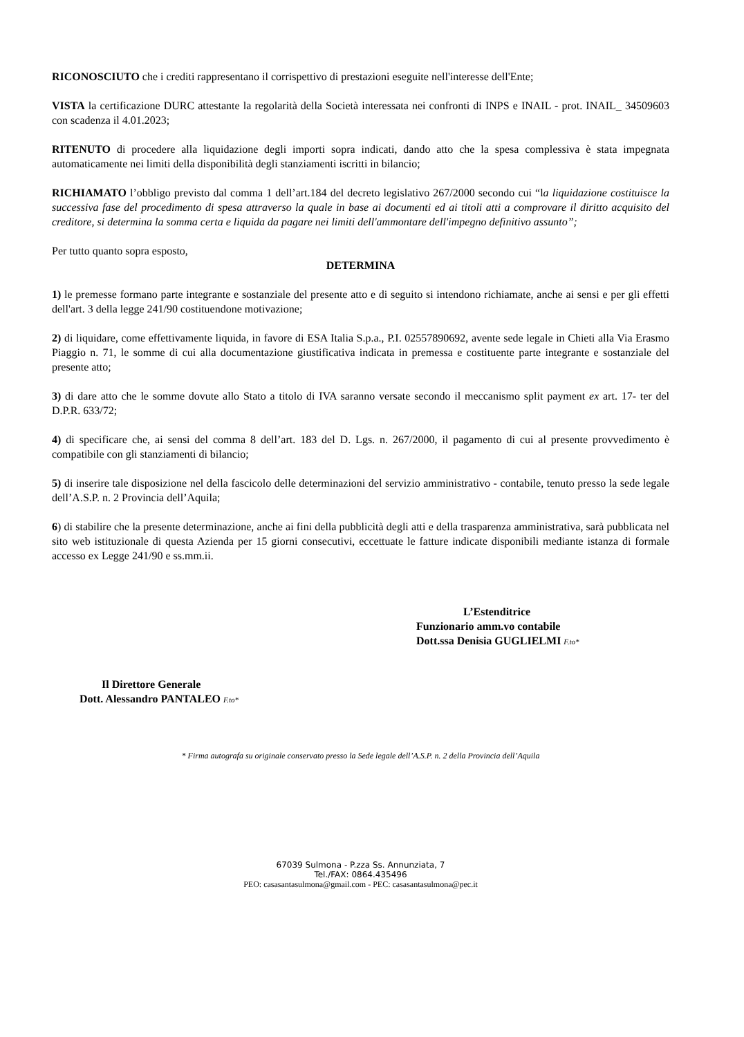RICONOSCIUTO che i crediti rappresentano il corrispettivo di prestazioni eseguite nell'interesse dell'Ente;
VISTA la certificazione DURC attestante la regolarità della Società interessata nei confronti di INPS e INAIL - prot. INAIL_ 34509603 con scadenza il 4.01.2023;
RITENUTO di procedere alla liquidazione degli importi sopra indicati, dando atto che la spesa complessiva è stata impegnata automaticamente nei limiti della disponibilità degli stanziamenti iscritti in bilancio;
RICHIAMATO l’obbligo previsto dal comma 1 dell’art.184 del decreto legislativo 267/2000 secondo cui “la liquidazione costituisce la successiva fase del procedimento di spesa attraverso la quale in base ai documenti ed ai titoli atti a comprovare il diritto acquisito del creditore, si determina la somma certa e liquida da pagare nei limiti dell'ammontare dell'impegno definitivo assunto”;
Per tutto quanto sopra esposto,
DETERMINA
1) le premesse formano parte integrante e sostanziale del presente atto e di seguito si intendono richiamate, anche ai sensi e per gli effetti dell'art. 3 della legge 241/90 costituendone motivazione;
2) di liquidare, come effettivamente liquida, in favore di ESA Italia S.p.a., P.I. 02557890692, avente sede legale in Chieti alla Via Erasmo Piaggio n. 71, le somme di cui alla documentazione giustificativa indicata in premessa e costituente parte integrante e sostanziale del presente atto;
3) di dare atto che le somme dovute allo Stato a titolo di IVA saranno versate secondo il meccanismo split payment ex art. 17- ter del D.P.R. 633/72;
4) di specificare che, ai sensi del comma 8 dell’art. 183 del D. Lgs. n. 267/2000, il pagamento di cui al presente provvedimento è compatibile con gli stanziamenti di bilancio;
5) di inserire tale disposizione nel della fascicolo delle determinazioni del servizio amministrativo - contabile, tenuto presso la sede legale dell’A.S.P. n. 2 Provincia dell’Aquila;
6) di stabilire che la presente determinazione, anche ai fini della pubblicità degli atti e della trasparenza amministrativa, sarà pubblicata nel sito web istituzionale di questa Azienda per 15 giorni consecutivi, eccettuate le fatture indicate disponibili mediante istanza di formale accesso ex Legge 241/90 e ss.mm.ii.
L’Estenditrice
Funzionario amm.vo contabile
Dott.ssa Denisia GUGLIELMI F.to*
Il Direttore Generale
Dott. Alessandro PANTALEO F.to*
* Firma autografa su originale conservato presso la Sede legale dell’A.S.P. n. 2 della Provincia dell’Aquila
67039 Sulmona - P.zza Ss. Annunziata, 7
Tel./FAX: 0864.435496
PEO: casasantasulmona@gmail.com - PEC: casasantasulmona@pec.it